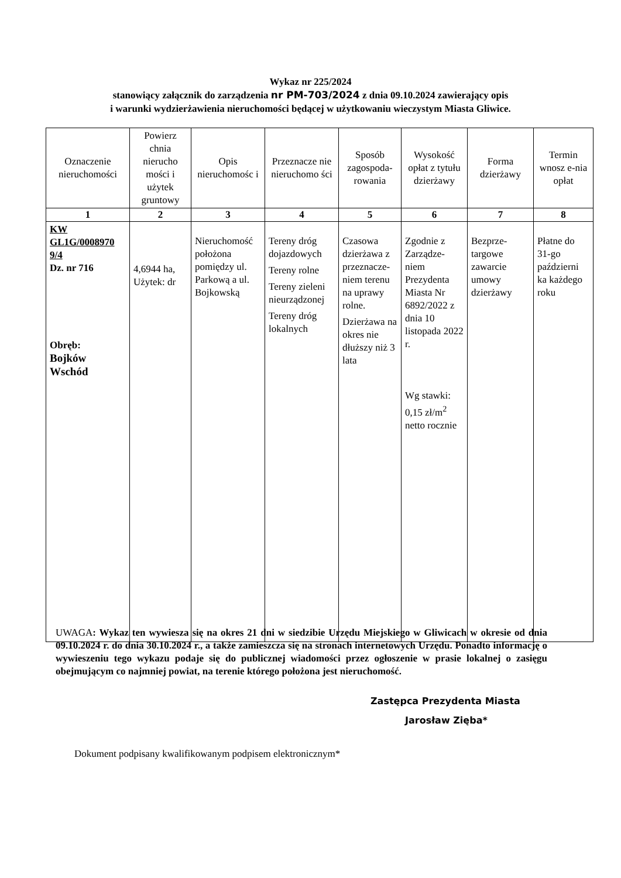Wykaz nr 225/2024
stanowiący załącznik do zarządzenia nr PM-703/2024 z dnia 09.10.2024 zawierający opis
i warunki wydzierżawienia nieruchomości będącej w użytkowaniu wieczystym Miasta Gliwice.
| Oznaczenie nieruchomości | Powierz chnia nierucho mości i użytek gruntowy | Opis nieruchomośc i | Przeznacze nie nieruchomo ści | Sposób zagospoda-rowania | Wysokość opłat z tytułu dzierżawy | Forma dzierżawy | Termin wnosz e-nia opłat |
| --- | --- | --- | --- | --- | --- | --- | --- |
| 1 | 2 | 3 | 4 | 5 | 6 | 7 | 8 |
| KW GL1G/0008970 9/4 Dz. nr 716 Obręb: Bojków Wschód | 4,6944 ha, Użytek: dr | Nieruchomość położona pomiędzy ul. Parkową a ul. Bojkowską | Tereny dróg dojazdowych Tereny rolne Tereny zieleni nieurządzonej Tereny dróg lokalnych | Czasowa dzierżawa z przeznacze-niem terenu na uprawy rolne. Dzierżawa na okres nie dłuższy niż 3 lata | Zgodnie z Zarządze-niem Prezydenta Miasta Nr 6892/2022 z dnia 10 listopada 2022 r. Wg stawki: 0,15 zł/m<sup>2</sup> netto rocznie | Bezprze-targowe zawarcie umowy dzierżawy | Płatne do 31-go październi ka każdego roku |
UWAGA: Wykaz ten wywiesza się na okres 21 dni w siedzibie Urzędu Miejskiego w Gliwicach w okresie od dnia 09.10.2024 r. do dnia 30.10.2024 r., a także zamieszcza się na stronach internetowych Urzędu. Ponadto informację o wywieszeniu tego wykazu podaje się do publicznej wiadomości przez ogłoszenie w prasie lokalnej o zasięgu obejmującym co najmniej powiat, na terenie którego położona jest nieruchomość.
Zastępca Prezydenta Miasta
Jarosław Zięba*
Dokument podpisany kwalifikowanym podpisem elektronicznym*